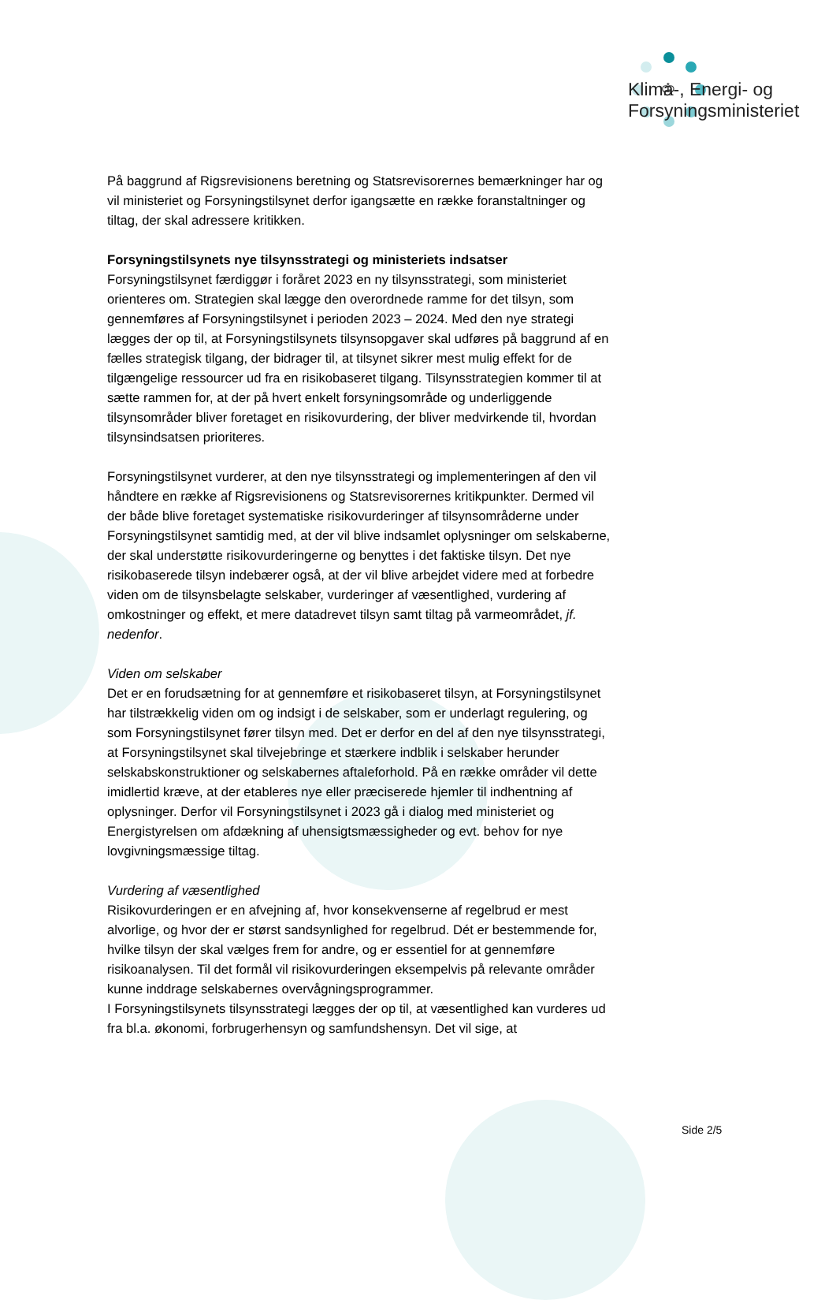♔
Klima-, Energi- og
Forsyningsministeriet
På baggrund af Rigsrevisionens beretning og Statsrevisorernes bemærkninger har og vil ministeriet og Forsyningstilsynet derfor igangsætte en række foranstaltninger og tiltag, der skal adressere kritikken.
Forsyningstilsynets nye tilsynsstrategi og ministeriets indsatser
Forsyningstilsynet færdiggør i foråret 2023 en ny tilsynsstrategi, som ministeriet orienteres om. Strategien skal lægge den overordnede ramme for det tilsyn, som gennemføres af Forsyningstilsynet i perioden 2023 – 2024. Med den nye strategi lægges der op til, at Forsyningstilsynets tilsynsopgaver skal udføres på baggrund af en fælles strategisk tilgang, der bidrager til, at tilsynet sikrer mest mulig effekt for de tilgængelige ressourcer ud fra en risikobaseret tilgang. Tilsynsstrategien kommer til at sætte rammen for, at der på hvert enkelt forsyningsområde og underliggende tilsynsområder bliver foretaget en risikovurdering, der bliver medvirkende til, hvordan tilsynsindsatsen prioriteres.
Forsyningstilsynet vurderer, at den nye tilsynsstrategi og implementeringen af den vil håndtere en række af Rigsrevisionens og Statsrevisorernes kritikpunkter. Dermed vil der både blive foretaget systematiske risikovurderinger af tilsynsområderne under Forsyningstilsynet samtidig med, at der vil blive indsamlet oplysninger om selskaberne, der skal understøtte risikovurderingerne og benyttes i det faktiske tilsyn. Det nye risikobaserede tilsyn indebærer også, at der vil blive arbejdet videre med at forbedre viden om de tilsynsbelagte selskaber, vurderinger af væsentlighed, vurdering af omkostninger og effekt, et mere datadrevet tilsyn samt tiltag på varmeområdet, jf. nedenfor.
Viden om selskaber
Det er en forudsætning for at gennemføre et risikobaseret tilsyn, at Forsyningstilsynet har tilstrækkelig viden om og indsigt i de selskaber, som er underlagt regulering, og som Forsyningstilsynet fører tilsyn med. Det er derfor en del af den nye tilsynsstrategi, at Forsyningstilsynet skal tilvejebringe et stærkere indblik i selskaber herunder selskabskonstruktioner og selskabernes aftaleforhold. På en række områder vil dette imidlertid kræve, at der etableres nye eller præciserede hjemler til indhentning af oplysninger. Derfor vil Forsyningstilsynet i 2023 gå i dialog med ministeriet og Energistyrelsen om afdækning af uhensigtsmæssigheder og evt. behov for nye lovgivningsmæssige tiltag.
Vurdering af væsentlighed
Risikovurderingen er en afvejning af, hvor konsekvenserne af regelbrud er mest alvorlige, og hvor der er størst sandsynlighed for regelbrud. Dét er bestemmende for, hvilke tilsyn der skal vælges frem for andre, og er essentiel for at gennemføre risikoanalysen. Til det formål vil risikovurderingen eksempelvis på relevante områder kunne inddrage selskabernes overvågningsprogrammer.
I Forsyningstilsynets tilsynsstrategi lægges der op til, at væsentlighed kan vurderes ud fra bl.a. økonomi, forbrugerhensyn og samfundshensyn. Det vil sige, at
Side 2/5